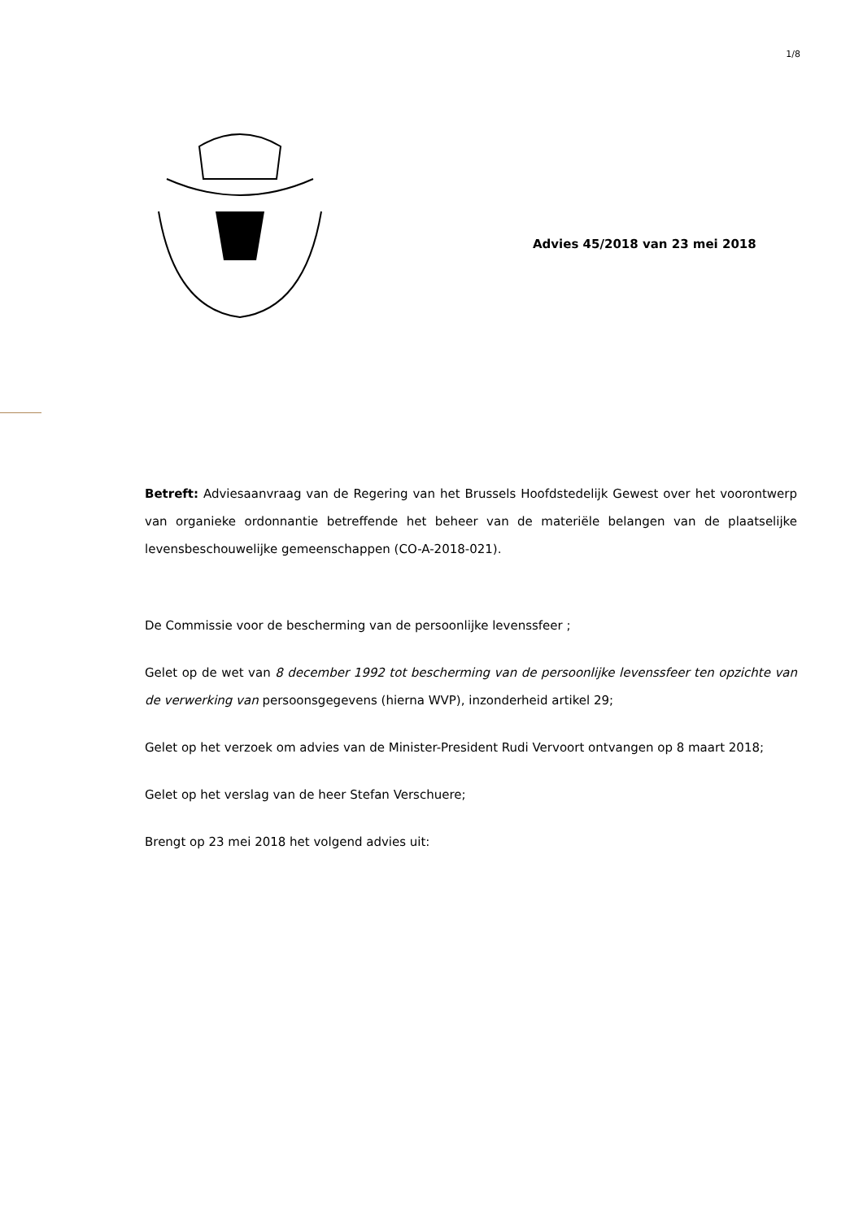1/8
Advies 45/2018 van 23 mei 2018
Betreft: Adviesaanvraag van de Regering van het Brussels Hoofdstedelijk Gewest over het voorontwerp van organieke ordonnantie betreffende het beheer van de materiële belangen van de plaatselijke levensbeschouwelijke gemeenschappen (CO-A-2018-021).
De Commissie voor de bescherming van de persoonlijke levenssfeer ;
Gelet op de wet van 8 december 1992 tot bescherming van de persoonlijke levenssfeer ten opzichte van de verwerking van persoonsgegevens (hierna WVP), inzonderheid artikel 29;
Gelet op het verzoek om advies van de Minister-President Rudi Vervoort ontvangen op 8 maart 2018;
Gelet op het verslag van de heer Stefan Verschuere;
Brengt op 23 mei 2018 het volgend advies uit: